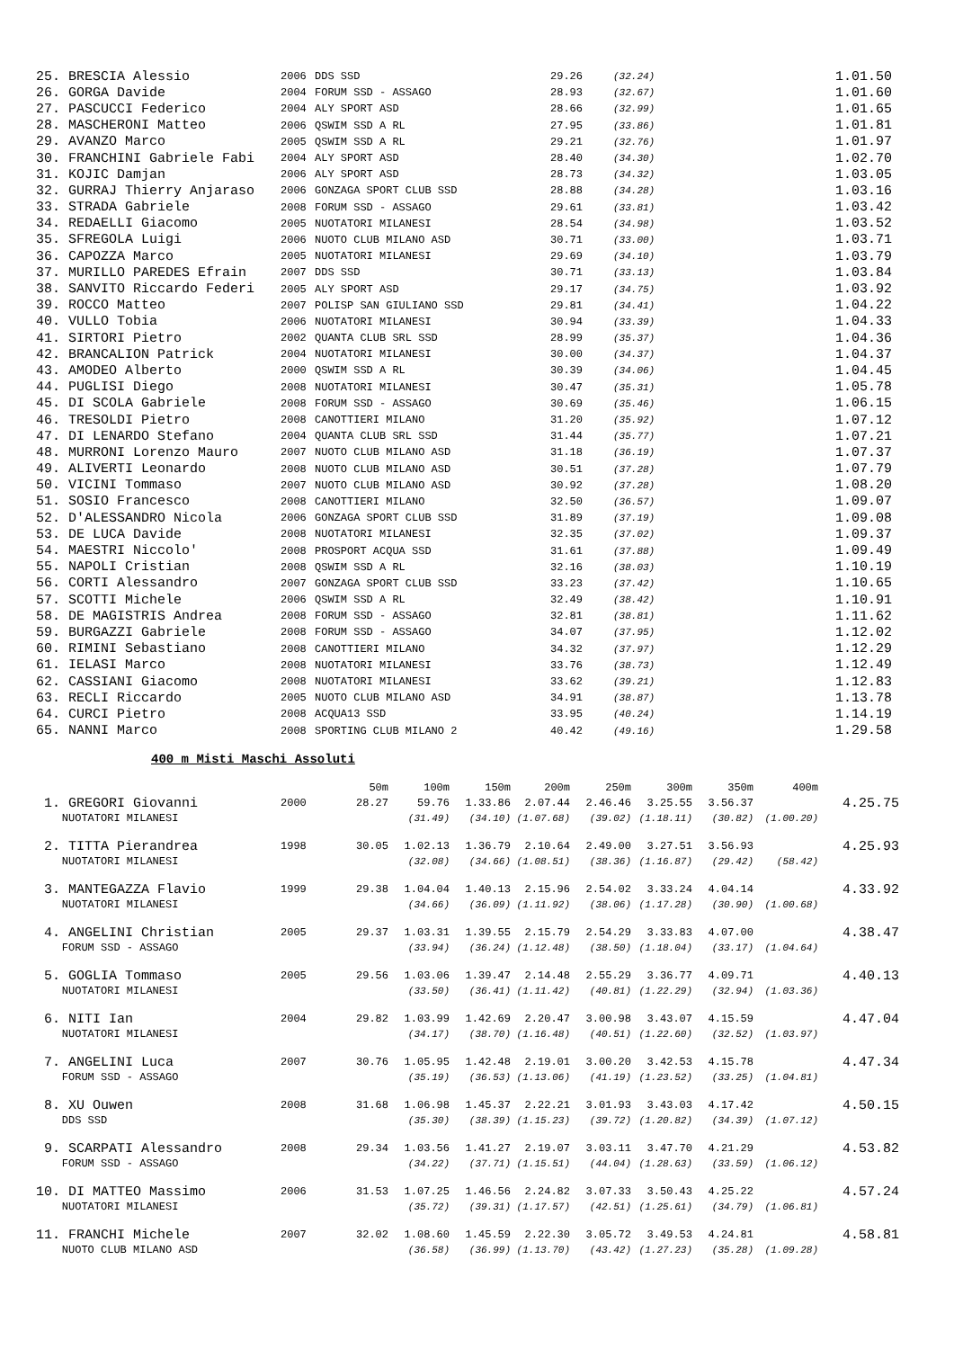| 25. BRESCIA Alessio | 2006 | DDS SSD | 29.26 | (32.24) | 1.01.50 |
| 26. GORGA Davide | 2004 | FORUM SSD - ASSAGO | 28.93 | (32.67) | 1.01.60 |
| 27. PASCUCCI Federico | 2004 | ALY SPORT ASD | 28.66 | (32.99) | 1.01.65 |
| 28. MASCHERONI Matteo | 2006 | QSWIM SSD A RL | 27.95 | (33.86) | 1.01.81 |
| 29. AVANZO Marco | 2005 | QSWIM SSD A RL | 29.21 | (32.76) | 1.01.97 |
| 30. FRANCHINI Gabriele Fabi | 2004 | ALY SPORT ASD | 28.40 | (34.30) | 1.02.70 |
| 31. KOJIC Damjan | 2006 | ALY SPORT ASD | 28.73 | (34.32) | 1.03.05 |
| 32. GURRAJ Thierry Anjaraso | 2006 | GONZAGA SPORT CLUB SSD | 28.88 | (34.28) | 1.03.16 |
| 33. STRADA Gabriele | 2008 | FORUM SSD - ASSAGO | 29.61 | (33.81) | 1.03.42 |
| 34. REDAELLI Giacomo | 2005 | NUOTATORI MILANESI | 28.54 | (34.98) | 1.03.52 |
| 35. SFREGOLA Luigi | 2006 | NUOTO CLUB MILANO ASD | 30.71 | (33.00) | 1.03.71 |
| 36. CAPOZZA Marco | 2005 | NUOTATORI MILANESI | 29.69 | (34.10) | 1.03.79 |
| 37. MURILLO PAREDES Efrain | 2007 | DDS SSD | 30.71 | (33.13) | 1.03.84 |
| 38. SANVITO Riccardo Federi | 2005 | ALY SPORT ASD | 29.17 | (34.75) | 1.03.92 |
| 39. ROCCO Matteo | 2007 | POLISP SAN GIULIANO SSD | 29.81 | (34.41) | 1.04.22 |
| 40. VULLO Tobia | 2006 | NUOTATORI MILANESI | 30.94 | (33.39) | 1.04.33 |
| 41. SIRTORI Pietro | 2002 | QUANTA CLUB SRL SSD | 28.99 | (35.37) | 1.04.36 |
| 42. BRANCALION Patrick | 2004 | NUOTATORI MILANESI | 30.00 | (34.37) | 1.04.37 |
| 43. AMODEO Alberto | 2000 | QSWIM SSD A RL | 30.39 | (34.06) | 1.04.45 |
| 44. PUGLISI Diego | 2008 | NUOTATORI MILANESI | 30.47 | (35.31) | 1.05.78 |
| 45. DI SCOLA Gabriele | 2008 | FORUM SSD - ASSAGO | 30.69 | (35.46) | 1.06.15 |
| 46. TRESOLDI Pietro | 2008 | CANOTTIERI MILANO | 31.20 | (35.92) | 1.07.12 |
| 47. DI LENARDO Stefano | 2004 | QUANTA CLUB SRL SSD | 31.44 | (35.77) | 1.07.21 |
| 48. MURRONI Lorenzo Mauro | 2007 | NUOTO CLUB MILANO ASD | 31.18 | (36.19) | 1.07.37 |
| 49. ALIVERTI Leonardo | 2008 | NUOTO CLUB MILANO ASD | 30.51 | (37.28) | 1.07.79 |
| 50. VICINI Tommaso | 2007 | NUOTO CLUB MILANO ASD | 30.92 | (37.28) | 1.08.20 |
| 51. SOSIO Francesco | 2008 | CANOTTIERI MILANO | 32.50 | (36.57) | 1.09.07 |
| 52. D'ALESSANDRO Nicola | 2006 | GONZAGA SPORT CLUB SSD | 31.89 | (37.19) | 1.09.08 |
| 53. DE LUCA Davide | 2008 | NUOTATORI MILANESI | 32.35 | (37.02) | 1.09.37 |
| 54. MAESTRI Niccolo' | 2008 | PROSPORT ACQUA SSD | 31.61 | (37.88) | 1.09.49 |
| 55. NAPOLI Cristian | 2008 | QSWIM SSD A RL | 32.16 | (38.03) | 1.10.19 |
| 56. CORTI Alessandro | 2007 | GONZAGA SPORT CLUB SSD | 33.23 | (37.42) | 1.10.65 |
| 57. SCOTTI Michele | 2006 | QSWIM SSD A RL | 32.49 | (38.42) | 1.10.91 |
| 58. DE MAGISTRIS Andrea | 2008 | FORUM SSD - ASSAGO | 32.81 | (38.81) | 1.11.62 |
| 59. BURGAZZI Gabriele | 2008 | FORUM SSD - ASSAGO | 34.07 | (37.95) | 1.12.02 |
| 60. RIMINI Sebastiano | 2008 | CANOTTIERI MILANO | 34.32 | (37.97) | 1.12.29 |
| 61. IELASI Marco | 2008 | NUOTATORI MILANESI | 33.76 | (38.73) | 1.12.49 |
| 62. CASSIANI Giacomo | 2008 | NUOTATORI MILANESI | 33.62 | (39.21) | 1.12.83 |
| 63. RECLI Riccardo | 2005 | NUOTO CLUB MILANO ASD | 34.91 | (38.87) | 1.13.78 |
| 64. CURCI Pietro | 2008 | ACQUA13 SSD | 33.95 | (40.24) | 1.14.19 |
| 65. NANNI Marco | 2008 | SPORTING CLUB MILANO 2 | 40.42 | (49.16) | 1.29.58 |
400 m Misti Maschi Assoluti
| | | 50m | 100m | 150m | 200m | 250m | 300m | 350m | 400m | |
| 1. GREGORI Giovanni | 2000 | 28.27 | 59.76 | 1.33.86 | 2.07.44 | 2.46.46 | 3.25.55 | 3.56.37 | | 4.25.75 |
| NUOTATORI MILANESI | | | (31.49) | (34.10) | (1.07.68) | (39.02) | (1.18.11) | (30.82) | (1.00.20) | |
| 2. TITTA Pierandrea | 1998 | 30.05 | 1.02.13 | 1.36.79 | 2.10.64 | 2.49.00 | 3.27.51 | 3.56.93 | | 4.25.93 |
| NUOTATORI MILANESI | | | (32.08) | (34.66) | (1.08.51) | (38.36) | (1.16.87) | (29.42) | (58.42) | |
| 3. MANTEGAZZA Flavio | 1999 | 29.38 | 1.04.04 | 1.40.13 | 2.15.96 | 2.54.02 | 3.33.24 | 4.04.14 | | 4.33.92 |
| NUOTATORI MILANESI | | | (34.66) | (36.09) | (1.11.92) | (38.06) | (1.17.28) | (30.90) | (1.00.68) | |
| 4. ANGELINI Christian | 2005 | 29.37 | 1.03.31 | 1.39.55 | 2.15.79 | 2.54.29 | 3.33.83 | 4.07.00 | | 4.38.47 |
| FORUM SSD - ASSAGO | | | (33.94) | (36.24) | (1.12.48) | (38.50) | (1.18.04) | (33.17) | (1.04.64) | |
| 5. GOGLIA Tommaso | 2005 | 29.56 | 1.03.06 | 1.39.47 | 2.14.48 | 2.55.29 | 3.36.77 | 4.09.71 | | 4.40.13 |
| NUOTATORI MILANESI | | | (33.50) | (36.41) | (1.11.42) | (40.81) | (1.22.29) | (32.94) | (1.03.36) | |
| 6. NITI Ian | 2004 | 29.82 | 1.03.99 | 1.42.69 | 2.20.47 | 3.00.98 | 3.43.07 | 4.15.59 | | 4.47.04 |
| NUOTATORI MILANESI | | | (34.17) | (38.70) | (1.16.48) | (40.51) | (1.22.60) | (32.52) | (1.03.97) | |
| 7. ANGELINI Luca | 2007 | 30.76 | 1.05.95 | 1.42.48 | 2.19.01 | 3.00.20 | 3.42.53 | 4.15.78 | | 4.47.34 |
| FORUM SSD - ASSAGO | | | (35.19) | (36.53) | (1.13.06) | (41.19) | (1.23.52) | (33.25) | (1.04.81) | |
| 8. XU Ouwen | 2008 | 31.68 | 1.06.98 | 1.45.37 | 2.22.21 | 3.01.93 | 3.43.03 | 4.17.42 | | 4.50.15 |
| DDS SSD | | | (35.30) | (38.39) | (1.15.23) | (39.72) | (1.20.82) | (34.39) | (1.07.12) | |
| 9. SCARPATI Alessandro | 2008 | 29.34 | 1.03.56 | 1.41.27 | 2.19.07 | 3.03.11 | 3.47.70 | 4.21.29 | | 4.53.82 |
| FORUM SSD - ASSAGO | | | (34.22) | (37.71) | (1.15.51) | (44.04) | (1.28.63) | (33.59) | (1.06.12) | |
| 10. DI MATTEO Massimo | 2006 | 31.53 | 1.07.25 | 1.46.56 | 2.24.82 | 3.07.33 | 3.50.43 | 4.25.22 | | 4.57.24 |
| NUOTATORI MILANESI | | | (35.72) | (39.31) | (1.17.57) | (42.51) | (1.25.61) | (34.79) | (1.06.81) | |
| 11. FRANCHI Michele | 2007 | 32.02 | 1.08.60 | 1.45.59 | 2.22.30 | 3.05.72 | 3.49.53 | 4.24.81 | | 4.58.81 |
| NUOTO CLUB MILANO ASD | | | (36.58) | (36.99) | (1.13.70) | (43.42) | (1.27.23) | (35.28) | (1.09.28) | |